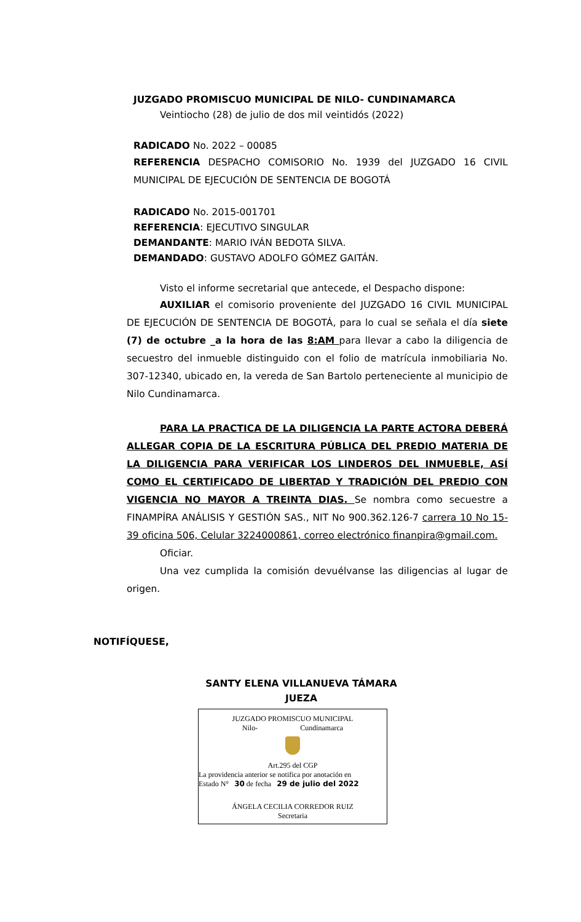JUZGADO PROMISCUO MUNICIPAL DE NILO- CUNDINAMARCA
Veintiocho (28) de julio de dos mil veintidós (2022)
RADICADO No. 2022 – 00085
REFERENCIA DESPACHO COMISORIO No. 1939 del JUZGADO 16 CIVIL MUNICIPAL DE EJECUCIÓN DE SENTENCIA DE BOGOTÁ
RADICADO No. 2015-001701
REFERENCIA: EJECUTIVO SINGULAR
DEMANDANTE: MARIO IVÁN BEDOTA SILVA.
DEMANDADO: GUSTAVO ADOLFO GÓMEZ GAITÁN.
Visto el informe secretarial que antecede, el Despacho dispone:
AUXILIAR el comisorio proveniente del JUZGADO 16 CIVIL MUNICIPAL DE EJECUCIÓN DE SENTENCIA DE BOGOTÁ, para lo cual se señala el día siete (7) de octubre _a la hora de las 8:AM para llevar a cabo la diligencia de secuestro del inmueble distinguido con el folio de matrícula inmobiliaria No. 307-12340, ubicado en, la vereda de San Bartolo perteneciente al municipio de Nilo Cundinamarca.
PARA LA PRACTICA DE LA DILIGENCIA LA PARTE ACTORA DEBERÁ ALLEGAR COPIA DE LA ESCRITURA PÚBLICA DEL PREDIO MATERIA DE LA DILIGENCIA PARA VERIFICAR LOS LINDEROS DEL INMUEBLE, ASÍ COMO EL CERTIFICADO DE LIBERTAD Y TRADICIÓN DEL PREDIO CON VIGENCIA NO MAYOR A TREINTA DIAS. Se nombra como secuestre a FINAMPÍRA ANÁLISIS Y GESTIÓN SAS., NIT No 900.362.126-7 carrera 10 No 15-39 oficina 506, Celular 3224000861, correo electrónico finanpira@gmail.com.
Oficiar.
Una vez cumplida la comisión devuélvanse las diligencias al lugar de origen.
NOTIFÍQUESE,
SANTY ELENA VILLANUEVA TÁMARA
JUEZA
JUZGADO PROMISCUO MUNICIPAL
Nilo- Cundinamarca
Art.295 del CGP
La providencia anterior se notifica por anotación en
Estado N° 30 de fecha 29 de julio del 2022
ÁNGELA CECILIA CORREDOR RUIZ
Secretaria